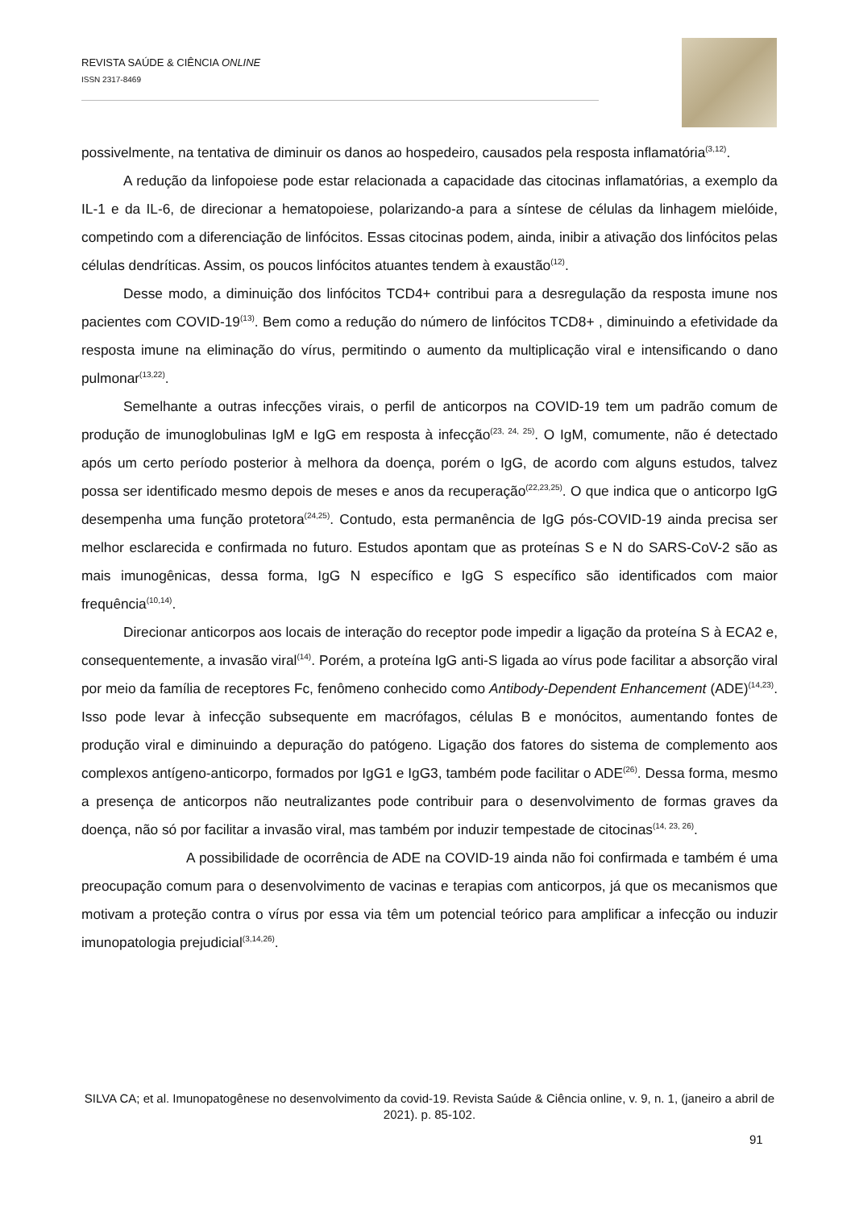REVISTA SAÚDE & CIÊNCIA ONLINE
ISSN 2317-8469
possivelmente, na tentativa de diminuir os danos ao hospedeiro, causados pela resposta inflamatória<sup>(3,12)</sup>.
A redução da linfopoiese pode estar relacionada a capacidade das citocinas inflamatórias, a exemplo da IL-1 e da IL-6, de direcionar a hematopoiese, polarizando-a para a síntese de células da linhagem mielóide, competindo com a diferenciação de linfócitos. Essas citocinas podem, ainda, inibir a ativação dos linfócitos pelas células dendríticas. Assim, os poucos linfócitos atuantes tendem à exaustão<sup>(12)</sup>.
Desse modo, a diminuição dos linfócitos TCD4+ contribui para a desregulação da resposta imune nos pacientes com COVID-19<sup>(13)</sup>. Bem como a redução do número de linfócitos TCD8+ , diminuindo a efetividade da resposta imune na eliminação do vírus, permitindo o aumento da multiplicação viral e intensificando o dano pulmonar<sup>(13,22)</sup>.
Semelhante a outras infecções virais, o perfil de anticorpos na COVID-19 tem um padrão comum de produção de imunoglobulinas IgM e IgG em resposta à infecção<sup>(23, 24, 25)</sup>. O IgM, comumente, não é detectado após um certo período posterior à melhora da doença, porém o IgG, de acordo com alguns estudos, talvez possa ser identificado mesmo depois de meses e anos da recuperação<sup>(22,23,25)</sup>. O que indica que o anticorpo IgG desempenha uma função protetora<sup>(24,25)</sup>. Contudo, esta permanência de IgG pós-COVID-19 ainda precisa ser melhor esclarecida e confirmada no futuro. Estudos apontam que as proteínas S e N do SARS-CoV-2 são as mais imunogênicas, dessa forma, IgG N específico e IgG S específico são identificados com maior frequência<sup>(10,14)</sup>.
Direcionar anticorpos aos locais de interação do receptor pode impedir a ligação da proteína S à ECA2 e, consequentemente, a invasão viral<sup>(14)</sup>. Porém, a proteína IgG anti-S ligada ao vírus pode facilitar a absorção viral por meio da família de receptores Fc, fenômeno conhecido como Antibody-Dependent Enhancement (ADE)<sup>(14,23)</sup>. Isso pode levar à infecção subsequente em macrófagos, células B e monócitos, aumentando fontes de produção viral e diminuindo a depuração do patógeno. Ligação dos fatores do sistema de complemento aos complexos antígeno-anticorpo, formados por IgG1 e IgG3, também pode facilitar o ADE<sup>(26)</sup>. Dessa forma, mesmo a presença de anticorpos não neutralizantes pode contribuir para o desenvolvimento de formas graves da doença, não só por facilitar a invasão viral, mas também por induzir tempestade de citocinas<sup>(14, 23, 26)</sup>.
A possibilidade de ocorrência de ADE na COVID-19 ainda não foi confirmada e também é uma preocupação comum para o desenvolvimento de vacinas e terapias com anticorpos, já que os mecanismos que motivam a proteção contra o vírus por essa via têm um potencial teórico para amplificar a infecção ou induzir imunopatologia prejudicial<sup>(3,14,26)</sup>.
SILVA CA; et al. Imunopatogênese no desenvolvimento da covid-19. Revista Saúde & Ciência online, v. 9, n. 1, (janeiro a abril de 2021). p. 85-102.
91